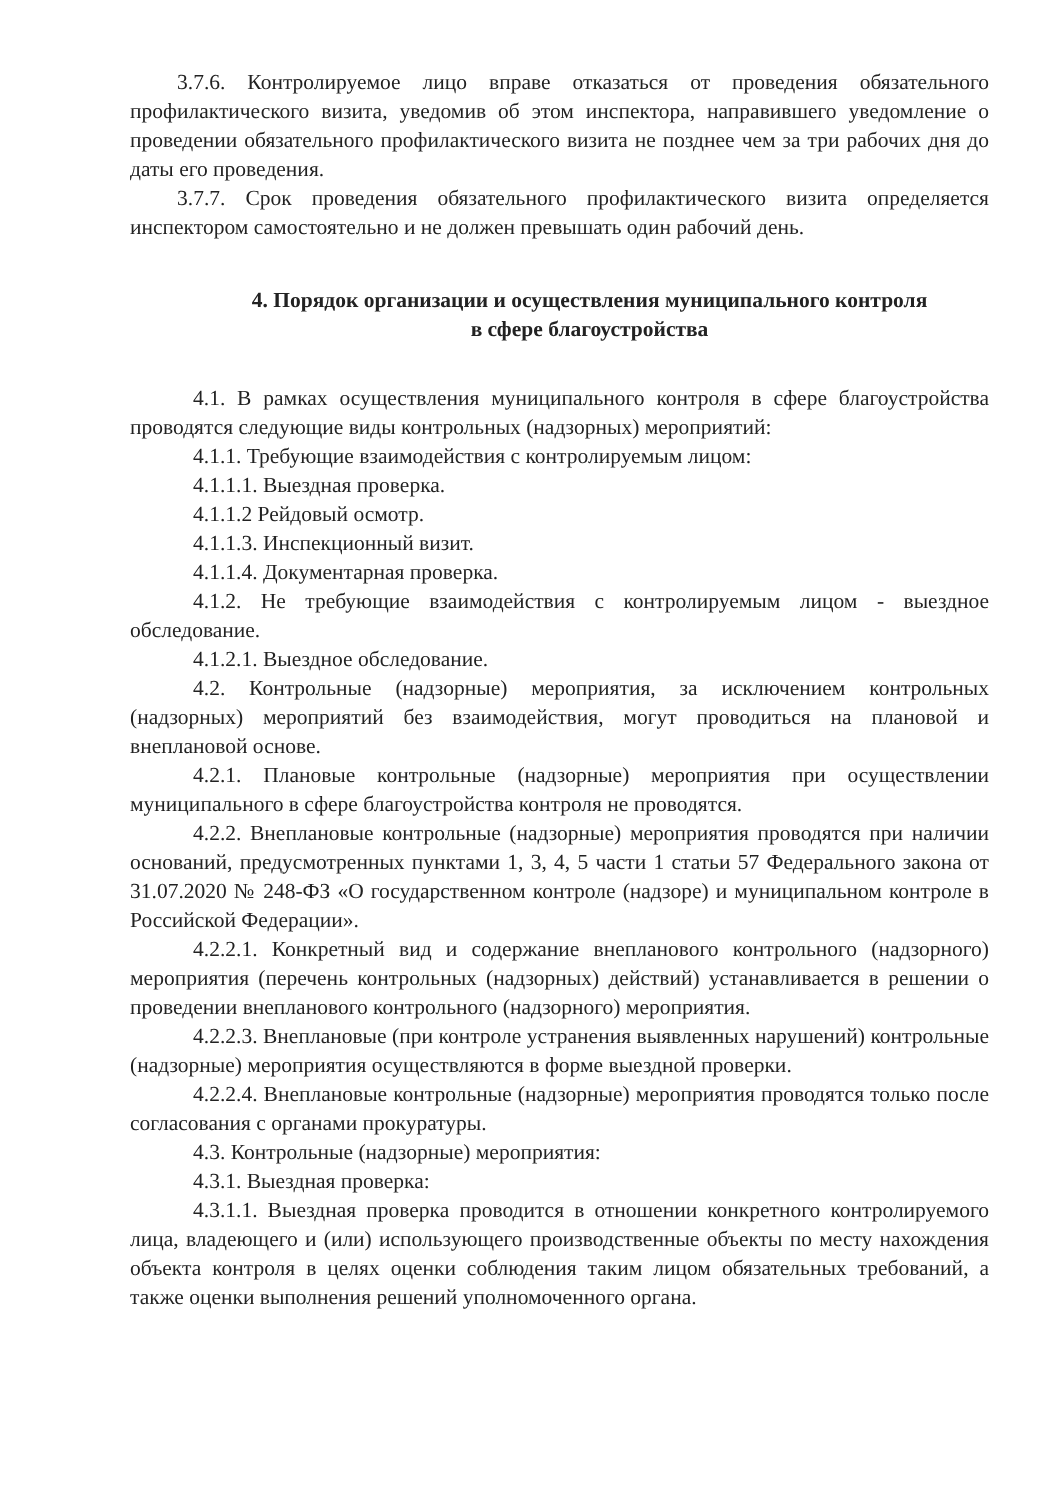3.7.6. Контролируемое лицо вправе отказаться от проведения обязательного профилактического визита, уведомив об этом инспектора, направившего уведомление о проведении обязательного профилактического визита не позднее чем за три рабочих дня до даты его проведения.
3.7.7. Срок проведения обязательного профилактического визита определяется инспектором самостоятельно и не должен превышать один рабочий день.
4. Порядок организации и осуществления муниципального контроля
в сфере благоустройства
4.1. В рамках осуществления муниципального контроля в сфере благоустройства проводятся следующие виды контрольных (надзорных) мероприятий:
4.1.1. Требующие взаимодействия с контролируемым лицом:
4.1.1.1. Выездная проверка.
4.1.1.2 Рейдовый осмотр.
4.1.1.3. Инспекционный визит.
4.1.1.4. Документарная проверка.
4.1.2. Не требующие взаимодействия с контролируемым лицом - выездное обследование.
4.1.2.1. Выездное обследование.
4.2. Контрольные (надзорные) мероприятия, за исключением контрольных (надзорных) мероприятий без взаимодействия, могут проводиться на плановой и внеплановой основе.
4.2.1. Плановые контрольные (надзорные) мероприятия при осуществлении муниципального в сфере благоустройства контроля не проводятся.
4.2.2. Внеплановые контрольные (надзорные) мероприятия проводятся при наличии оснований, предусмотренных пунктами 1, 3, 4, 5 части 1 статьи 57 Федерального закона от 31.07.2020 № 248-ФЗ «О государственном контроле (надзоре) и муниципальном контроле в Российской Федерации».
4.2.2.1. Конкретный вид и содержание внепланового контрольного (надзорного) мероприятия (перечень контрольных (надзорных) действий) устанавливается в решении о проведении внепланового контрольного (надзорного) мероприятия.
4.2.2.3. Внеплановые (при контроле устранения выявленных нарушений) контрольные (надзорные) мероприятия осуществляются в форме выездной проверки.
4.2.2.4. Внеплановые контрольные (надзорные) мероприятия проводятся только после согласования с органами прокуратуры.
4.3. Контрольные (надзорные) мероприятия:
4.3.1. Выездная проверка:
4.3.1.1. Выездная проверка проводится в отношении конкретного контролируемого лица, владеющего и (или) использующего производственные объекты по месту нахождения объекта контроля в целях оценки соблюдения таким лицом обязательных требований, а также оценки выполнения решений уполномоченного органа.